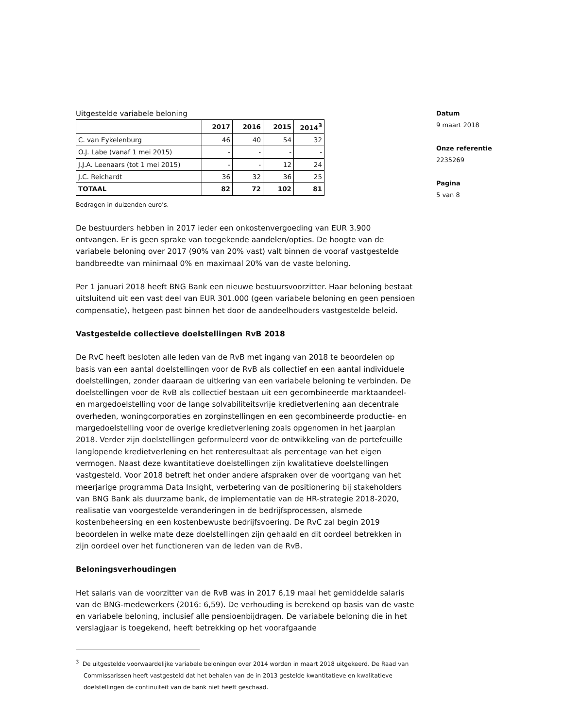Uitgestelde variabele beloning
| | 2017 | 2016 | 2015 | 2014<sup>3</sup> |
| --- | --- | --- | --- | --- |
| C. van Eykelenburg | 46 | 40 | 54 | 32 |
| O.J. Labe (vanaf 1 mei 2015) | - | - | - | - |
| J.J.A. Leenaars (tot 1 mei 2015) | - | - | 12 | 24 |
| J.C. Reichardt | 36 | 32 | 36 | 25 |
| TOTAAL | 82 | 72 | 102 | 81 |
Bedragen in duizenden euro’s.
De bestuurders hebben in 2017 ieder een onkostenvergoeding van EUR 3.900 ontvangen. Er is geen sprake van toegekende aandelen/opties. De hoogte van de variabele beloning over 2017 (90% van 20% vast) valt binnen de vooraf vastgestelde bandbreedte van minimaal 0% en maximaal 20% van de vaste beloning.
Per 1 januari 2018 heeft BNG Bank een nieuwe bestuursvoorzitter. Haar beloning bestaat uitsluitend uit een vast deel van EUR 301.000 (geen variabele beloning en geen pensioen compensatie), hetgeen past binnen het door de aandeelhouders vastgestelde beleid.
Vastgestelde collectieve doelstellingen RvB 2018
De RvC heeft besloten alle leden van de RvB met ingang van 2018 te beoordelen op basis van een aantal doelstellingen voor de RvB als collectief en een aantal individuele doelstellingen, zonder daaraan de uitkering van een variabele beloning te verbinden. De doelstellingen voor de RvB als collectief bestaan uit een gecombineerde marktaandeel- en margedoelstelling voor de lange solvabiliteitsvrije kredietverlening aan decentrale overheden, woningcorporaties en zorginstellingen en een gecombineerde productie- en margedoelstelling voor de overige kredietverlening zoals opgenomen in het jaarplan 2018. Verder zijn doelstellingen geformuleerd voor de ontwikkeling van de portefeuille langlopende kredietverlening en het renteresultaat als percentage van het eigen vermogen. Naast deze kwantitatieve doelstellingen zijn kwalitatieve doelstellingen vastgesteld. Voor 2018 betreft het onder andere afspraken over de voortgang van het meerjarige programma Data Insight, verbetering van de positionering bij stakeholders van BNG Bank als duurzame bank, de implementatie van de HR-strategie 2018-2020, realisatie van voorgestelde veranderingen in de bedrijfsprocessen, alsmede kostenbeheersing en een kostenbewuste bedrijfsvoering. De RvC zal begin 2019 beoordelen in welke mate deze doelstellingen zijn gehaald en dit oordeel betrekken in zijn oordeel over het functioneren van de leden van de RvB.
Beloningsverhoudingen
Het salaris van de voorzitter van de RvB was in 2017 6,19 maal het gemiddelde salaris van de BNG-medewerkers (2016: 6,59). De verhouding is berekend op basis van de vaste en variabele beloning, inclusief alle pensioenbijdragen. De variabele beloning die in het verslagjaar is toegekend, heeft betrekking op het voorafgaande
<sup>3</sup> De uitgestelde voorwaardelijke variabele beloningen over 2014 worden in maart 2018 uitgekeerd. De Raad van Commissarissen heeft vastgesteld dat het behalen van de in 2013 gestelde kwantitatieve en kwalitatieve doelstellingen de continuïteit van de bank niet heeft geschaad.
Datum
9 maart 2018
Onze referentie
2235269
Pagina
5 van 8